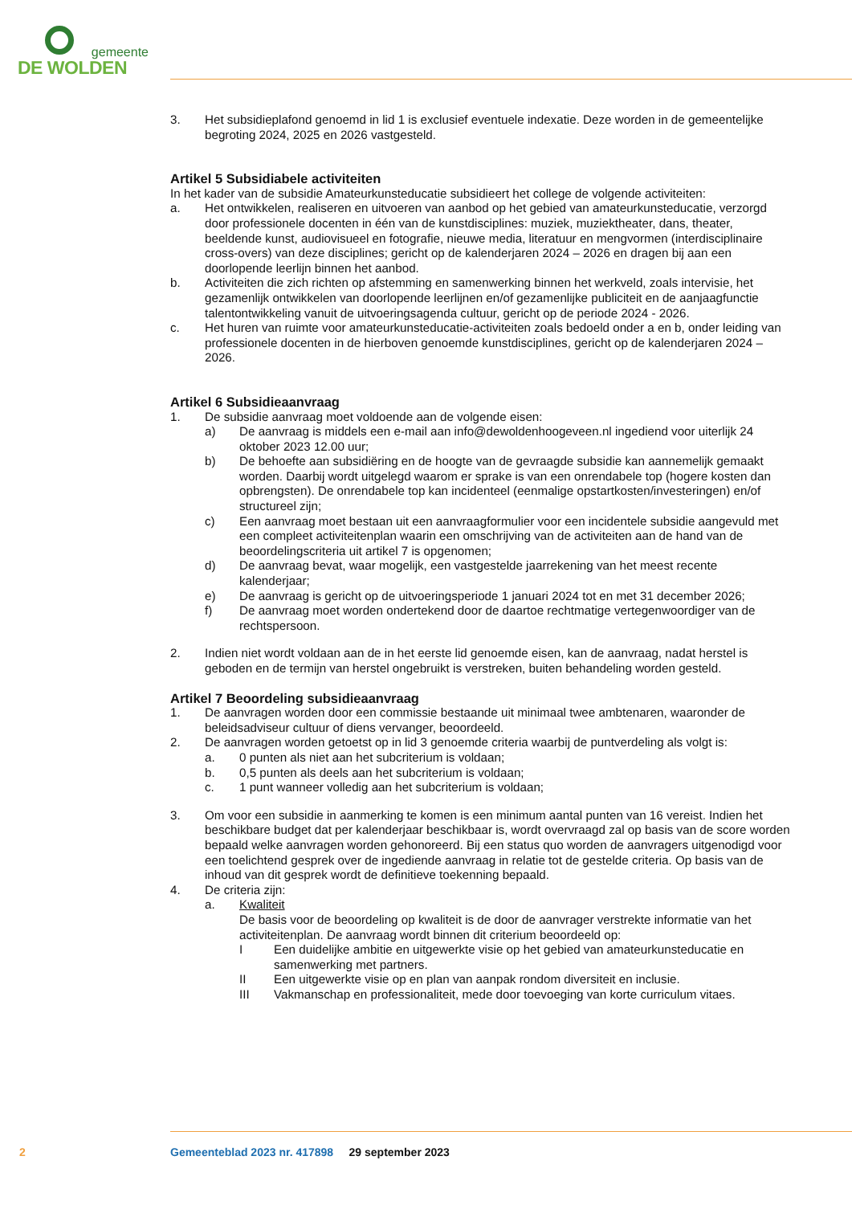gemeente
DE WOLDEN
3. Het subsidieplafond genoemd in lid 1 is exclusief eventuele indexatie. Deze worden in de gemeentelijke begroting 2024, 2025 en 2026 vastgesteld.
Artikel 5 Subsidiabele activiteiten
In het kader van de subsidie Amateurkunsteducatie subsidieert het college de volgende activiteiten:
a. Het ontwikkelen, realiseren en uitvoeren van aanbod op het gebied van amateurkunsteducatie, verzorgd door professionele docenten in één van de kunstdisciplines: muziek, muziektheater, dans, theater, beeldende kunst, audiovisueel en fotografie, nieuwe media, literatuur en mengvormen (interdisciplinaire cross-overs) van deze disciplines; gericht op de kalenderjaren 2024 – 2026 en dragen bij aan een doorlopende leerlijn binnen het aanbod.
b. Activiteiten die zich richten op afstemming en samenwerking binnen het werkveld, zoals intervisie, het gezamenlijk ontwikkelen van doorlopende leerlijnen en/of gezamenlijke publiciteit en de aanjaagfunctie talentontwikkeling vanuit de uitvoeringsagenda cultuur, gericht op de periode 2024 - 2026.
c. Het huren van ruimte voor amateurkunsteducatie-activiteiten zoals bedoeld onder a en b, onder leiding van professionele docenten in de hierboven genoemde kunstdisciplines, gericht op de kalenderjaren 2024 – 2026.
Artikel 6 Subsidieaanvraag
1. De subsidie aanvraag moet voldoende aan de volgende eisen:
a) De aanvraag is middels een e-mail aan info@dewoldenhoogeveen.nl ingediend voor uiterlijk 24 oktober 2023 12.00 uur;
b) De behoefte aan subsidiëring en de hoogte van de gevraagde subsidie kan aannemelijk gemaakt worden. Daarbij wordt uitgelegd waarom er sprake is van een onrendabele top (hogere kosten dan opbrengsten). De onrendabele top kan incidenteel (eenmalige opstartkosten/investeringen) en/of structureel zijn;
c) Een aanvraag moet bestaan uit een aanvraagformulier voor een incidentele subsidie aangevuld met een compleet activiteitenplan waarin een omschrijving van de activiteiten aan de hand van de beoordelingscriteria uit artikel 7 is opgenomen;
d) De aanvraag bevat, waar mogelijk, een vastgestelde jaarrekening van het meest recente kalenderjaar;
e) De aanvraag is gericht op de uitvoeringsperiode 1 januari 2024 tot en met 31 december 2026;
f) De aanvraag moet worden ondertekend door de daartoe rechtmatige vertegenwoordiger van de rechtspersoon.
2. Indien niet wordt voldaan aan de in het eerste lid genoemde eisen, kan de aanvraag, nadat herstel is geboden en de termijn van herstel ongebruikt is verstreken, buiten behandeling worden gesteld.
Artikel 7 Beoordeling subsidieaanvraag
1. De aanvragen worden door een commissie bestaande uit minimaal twee ambtenaren, waaronder de beleidsadviseur cultuur of diens vervanger, beoordeeld.
2. De aanvragen worden getoetst op in lid 3 genoemde criteria waarbij de puntverdeling als volgt is:
a. 0 punten als niet aan het subcriterium is voldaan;
b. 0,5 punten als deels aan het subcriterium is voldaan;
c. 1 punt wanneer volledig aan het subcriterium is voldaan;
3. Om voor een subsidie in aanmerking te komen is een minimum aantal punten van 16 vereist. Indien het beschikbare budget dat per kalenderjaar beschikbaar is, wordt overvraagd zal op basis van de score worden bepaald welke aanvragen worden gehonoreerd. Bij een status quo worden de aanvragers uitgenodigd voor een toelichtend gesprek over de ingediende aanvraag in relatie tot de gestelde criteria. Op basis van de inhoud van dit gesprek wordt de definitieve toekenning bepaald.
4. De criteria zijn:
a. Kwaliteit
De basis voor de beoordeling op kwaliteit is de door de aanvrager verstrekte informatie van het activiteitenplan. De aanvraag wordt binnen dit criterium beoordeeld op:
I Een duidelijke ambitie en uitgewerkte visie op het gebied van amateurkunsteducatie en samenwerking met partners.
II Een uitgewerkte visie op en plan van aanpak rondom diversiteit en inclusie.
III Vakmanschap en professionaliteit, mede door toevoeging van korte curriculum vitaes.
2 Gemeenteblad 2023 nr. 417898 29 september 2023